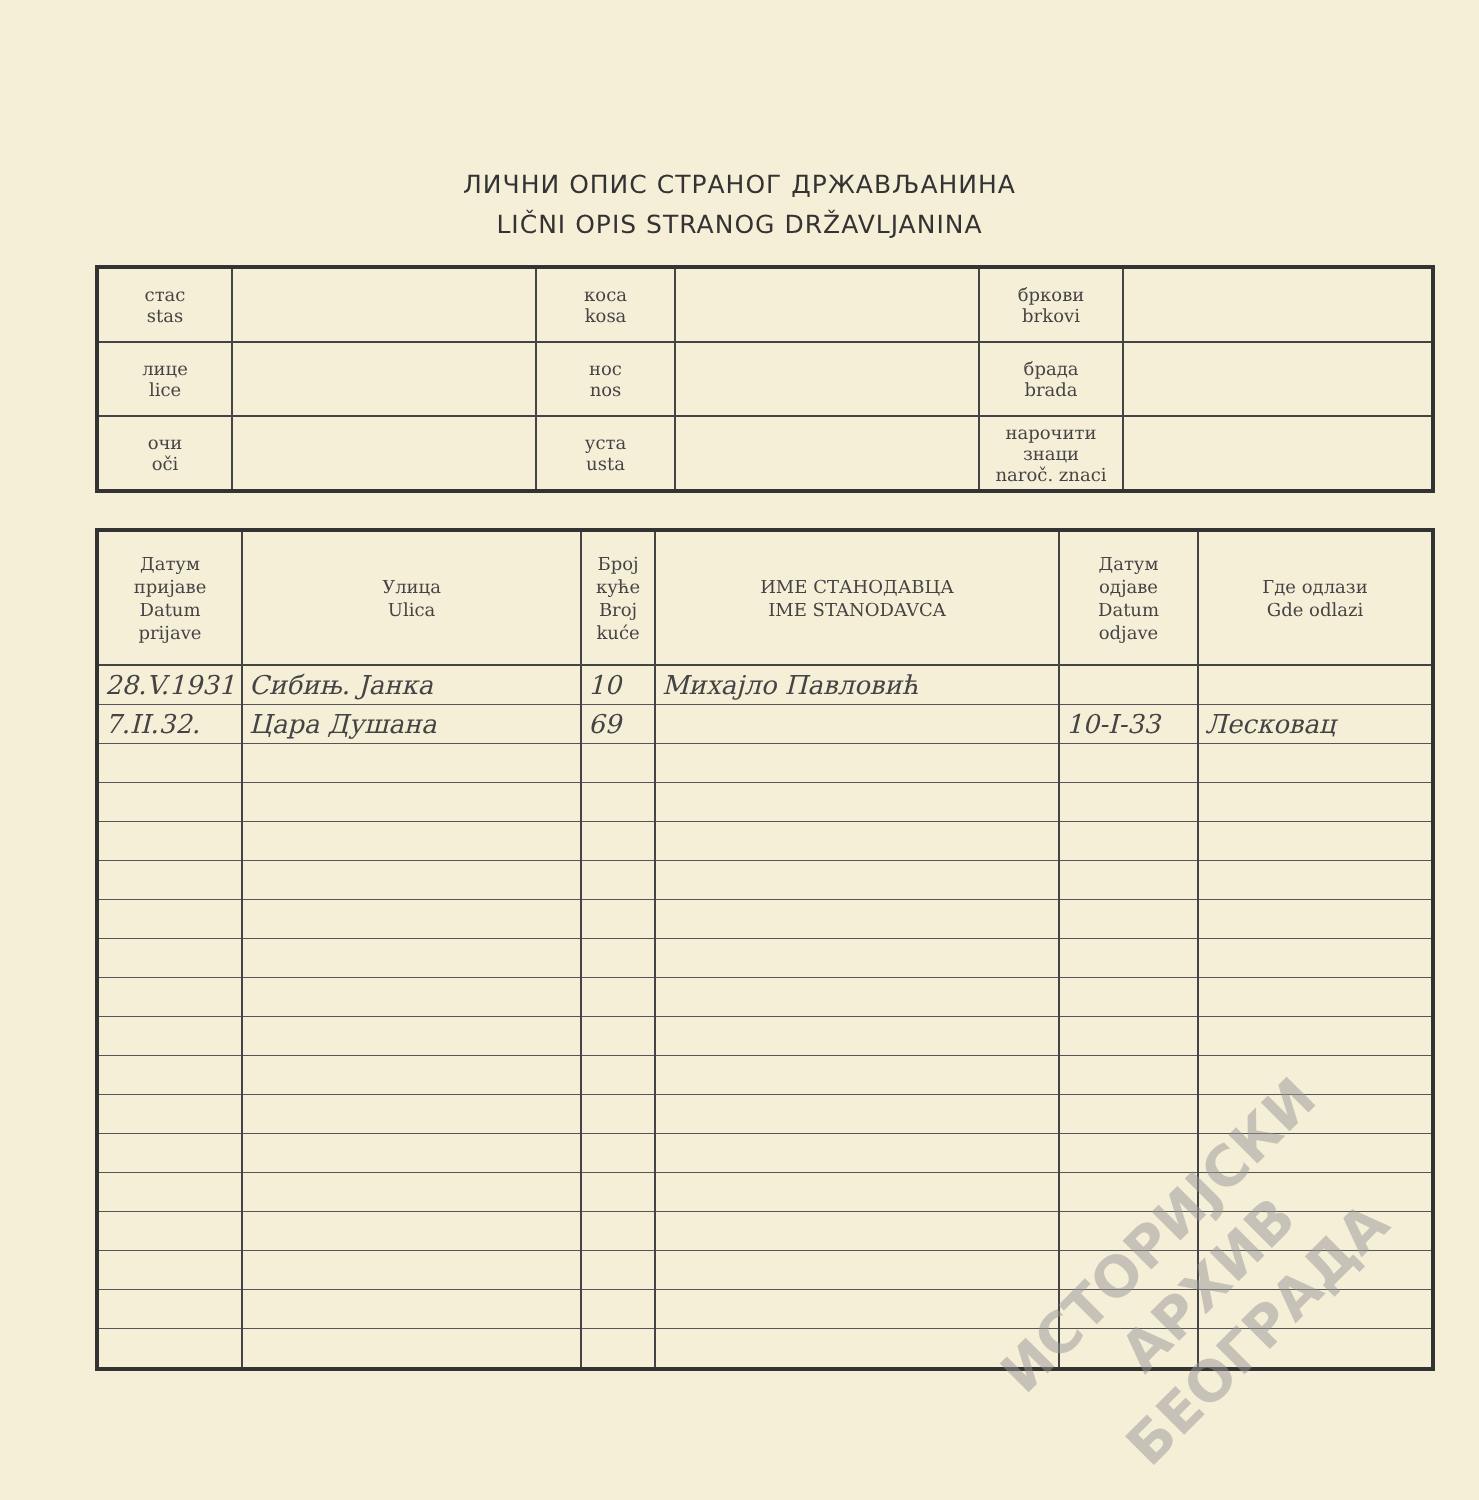ЛИЧНИ ОПИС СТРАНОГ ДРЖАВЉАНИНА
LIČNI OPIS STRANOG DRŽAVLJANINA
| стас stas | | коса kosa | | бркови brkovi | |
| лице lice | | нос nos | | брада brada | |
| очи oči | | уста usta | | нарочити знаци naroč. znaci | |
| Датум пријаве Datum prijave | Улица Ulica | Број куће Broj kuće | ИМЕ СТАНОДАВЦА IME STANODAVCA | Датум одјаве Datum odjave | Где одлази Gde odlazi |
| --- | --- | --- | --- | --- | --- |
| 28.V.1931 | Сибињ. Јанка | 10 | Михајло Павловић | | |
| 7.II.32. | Цара Душана | 69 | | 10-I-33 | Лесковац |
ИСТОРИЈСКИ
АРХИВ
БЕОГРАДА